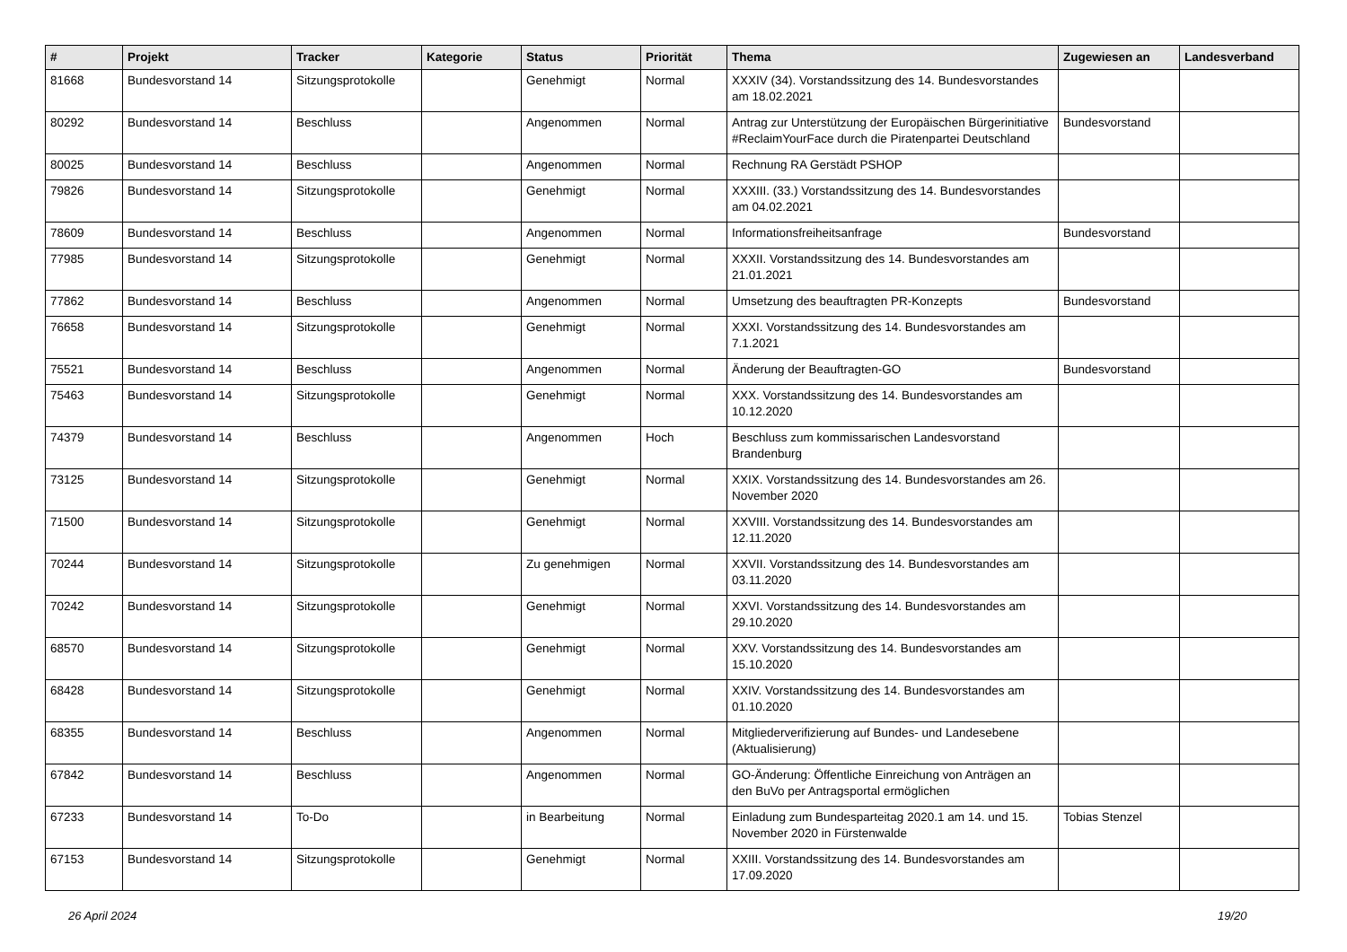| # | Projekt | Tracker | Kategorie | Status | Priorität | Thema | Zugewiesen an | Landesverband |
| --- | --- | --- | --- | --- | --- | --- | --- | --- |
| 81668 | Bundesvorstand 14 | Sitzungsprotokolle | | Genehmigt | Normal | XXXIV (34). Vorstandssitzung des 14. Bundesvorstandes am 18.02.2021 | | |
| 80292 | Bundesvorstand 14 | Beschluss | | Angenommen | Normal | Antrag zur Unterstützung der Europäischen Bürgerinitiative #ReclaimYourFace durch die Piratenpartei Deutschland | Bundesvorstand | |
| 80025 | Bundesvorstand 14 | Beschluss | | Angenommen | Normal | Rechnung RA Gerstädt PSHOP | | |
| 79826 | Bundesvorstand 14 | Sitzungsprotokolle | | Genehmigt | Normal | XXXIII. (33.) Vorstandssitzung des 14. Bundesvorstandes am 04.02.2021 | | |
| 78609 | Bundesvorstand 14 | Beschluss | | Angenommen | Normal | Informationsfreiheitsanfrage | Bundesvorstand | |
| 77985 | Bundesvorstand 14 | Sitzungsprotokolle | | Genehmigt | Normal | XXXII. Vorstandssitzung des 14. Bundesvorstandes am 21.01.2021 | | |
| 77862 | Bundesvorstand 14 | Beschluss | | Angenommen | Normal | Umsetzung des beauftragten PR-Konzepts | Bundesvorstand | |
| 76658 | Bundesvorstand 14 | Sitzungsprotokolle | | Genehmigt | Normal | XXXI. Vorstandssitzung des 14. Bundesvorstandes am 7.1.2021 | | |
| 75521 | Bundesvorstand 14 | Beschluss | | Angenommen | Normal | Änderung der Beauftragten-GO | Bundesvorstand | |
| 75463 | Bundesvorstand 14 | Sitzungsprotokolle | | Genehmigt | Normal | XXX. Vorstandssitzung des 14. Bundesvorstandes am 10.12.2020 | | |
| 74379 | Bundesvorstand 14 | Beschluss | | Angenommen | Hoch | Beschluss zum kommissarischen Landesvorstand Brandenburg | | |
| 73125 | Bundesvorstand 14 | Sitzungsprotokolle | | Genehmigt | Normal | XXIX. Vorstandssitzung des 14. Bundesvorstandes am 26. November 2020 | | |
| 71500 | Bundesvorstand 14 | Sitzungsprotokolle | | Genehmigt | Normal | XXVIII. Vorstandssitzung des 14. Bundesvorstandes am 12.11.2020 | | |
| 70244 | Bundesvorstand 14 | Sitzungsprotokolle | | Zu genehmigen | Normal | XXVII. Vorstandssitzung des 14. Bundesvorstandes am 03.11.2020 | | |
| 70242 | Bundesvorstand 14 | Sitzungsprotokolle | | Genehmigt | Normal | XXVI. Vorstandssitzung des 14. Bundesvorstandes am 29.10.2020 | | |
| 68570 | Bundesvorstand 14 | Sitzungsprotokolle | | Genehmigt | Normal | XXV. Vorstandssitzung des 14. Bundesvorstandes am 15.10.2020 | | |
| 68428 | Bundesvorstand 14 | Sitzungsprotokolle | | Genehmigt | Normal | XXIV. Vorstandssitzung des 14. Bundesvorstandes am 01.10.2020 | | |
| 68355 | Bundesvorstand 14 | Beschluss | | Angenommen | Normal | Mitgliederverifizierung auf Bundes- und Landesebene (Aktualisierung) | | |
| 67842 | Bundesvorstand 14 | Beschluss | | Angenommen | Normal | GO-Änderung: Öffentliche Einreichung von Anträgen an den BuVo per Antragsportal ermöglichen | | |
| 67233 | Bundesvorstand 14 | To-Do | | in Bearbeitung | Normal | Einladung zum Bundesparteitag 2020.1 am 14. und 15. November 2020 in Fürstenwalde | Tobias Stenzel | |
| 67153 | Bundesvorstand 14 | Sitzungsprotokolle | | Genehmigt | Normal | XXIII. Vorstandssitzung des 14. Bundesvorstandes am 17.09.2020 | | |
26 April 2024 19/20